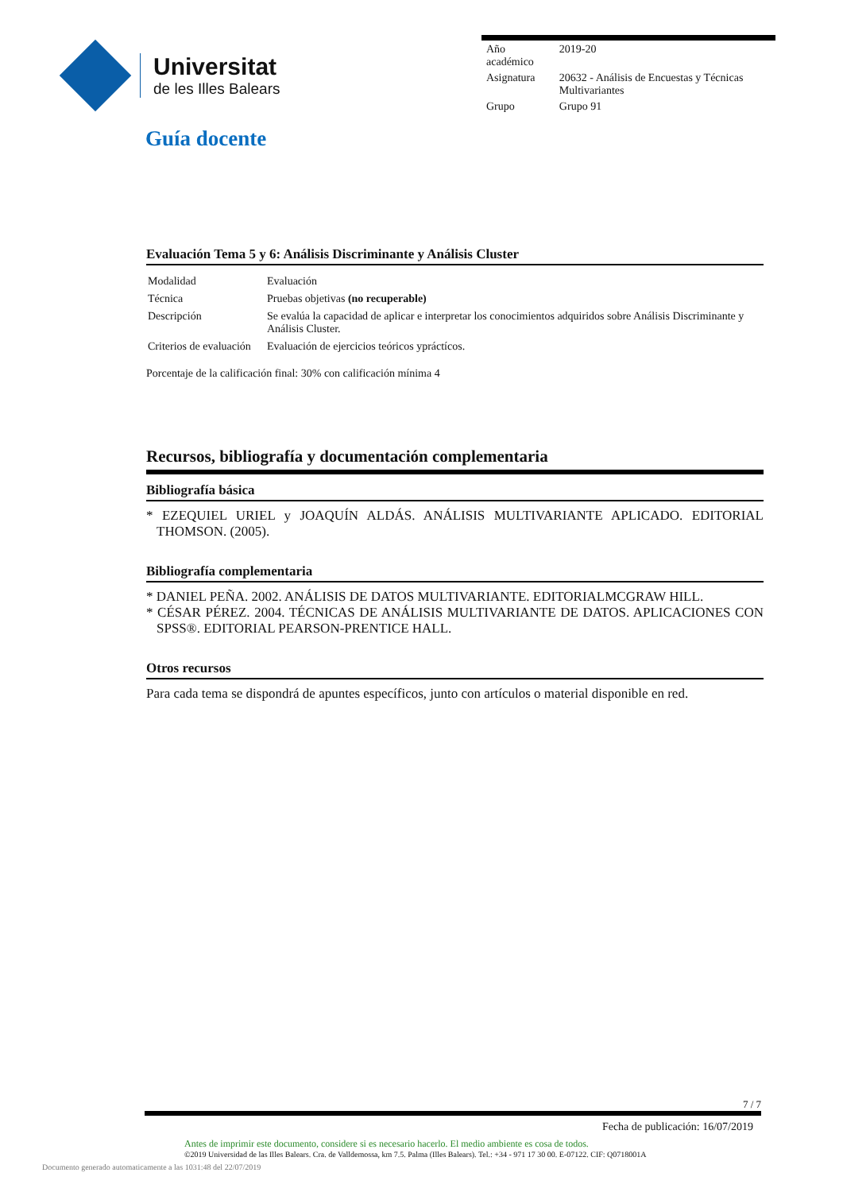Universitat
de les Illes Balears
| Año académico | 2019-20 |
| Asignatura | 20632 - Análisis de Encuestas y Técnicas Multivariantes |
| Grupo | Grupo 91 |
Guía docente
Evaluación Tema 5 y 6: Análisis Discriminante y Análisis Cluster
| Modalidad | Evaluación |
| Técnica | Pruebas objetivas (no recuperable) |
| Descripción | Se evalúa la capacidad de aplicar e interpretar los conocimientos adquiridos sobre Análisis Discriminante y Análisis Cluster. |
| Criterios de evaluación | Evaluación de ejercicios teóricos ypráctícos. |
Porcentaje de la calificación final: 30% con calificación mínima 4
Recursos, bibliografía y documentación complementaria
Bibliografía básica
* EZEQUIEL URIEL y JOAQUÍN ALDÁS. ANÁLISIS MULTIVARIANTE APLICADO. EDITORIAL THOMSON. (2005).
Bibliografía complementaria
* DANIEL PEÑA. 2002. ANÁLISIS DE DATOS MULTIVARIANTE. EDITORIALMCGRAW HILL.
* CÉSAR PÉREZ. 2004. TÉCNICAS DE ANÁLISIS MULTIVARIANTE DE DATOS. APLICACIONES CON SPSS®. EDITORIAL PEARSON-PRENTICE HALL.
Otros recursos
Para cada tema se dispondrá de apuntes específicos, junto con artículos o material disponible en red.
7 / 7
Fecha de publicación: 16/07/2019
Antes de imprimir este documento, considere si es necesario hacerlo. El medio ambiente es cosa de todos.
©2019 Universidad de las Illes Balears. Cra. de Valldemossa, km 7.5. Palma (Illes Balears). Tel.: +34 - 971 17 30 00. E-07122. CIF: Q0718001A
Documento generado automaticamente a las 1031:48 del 22/07/2019